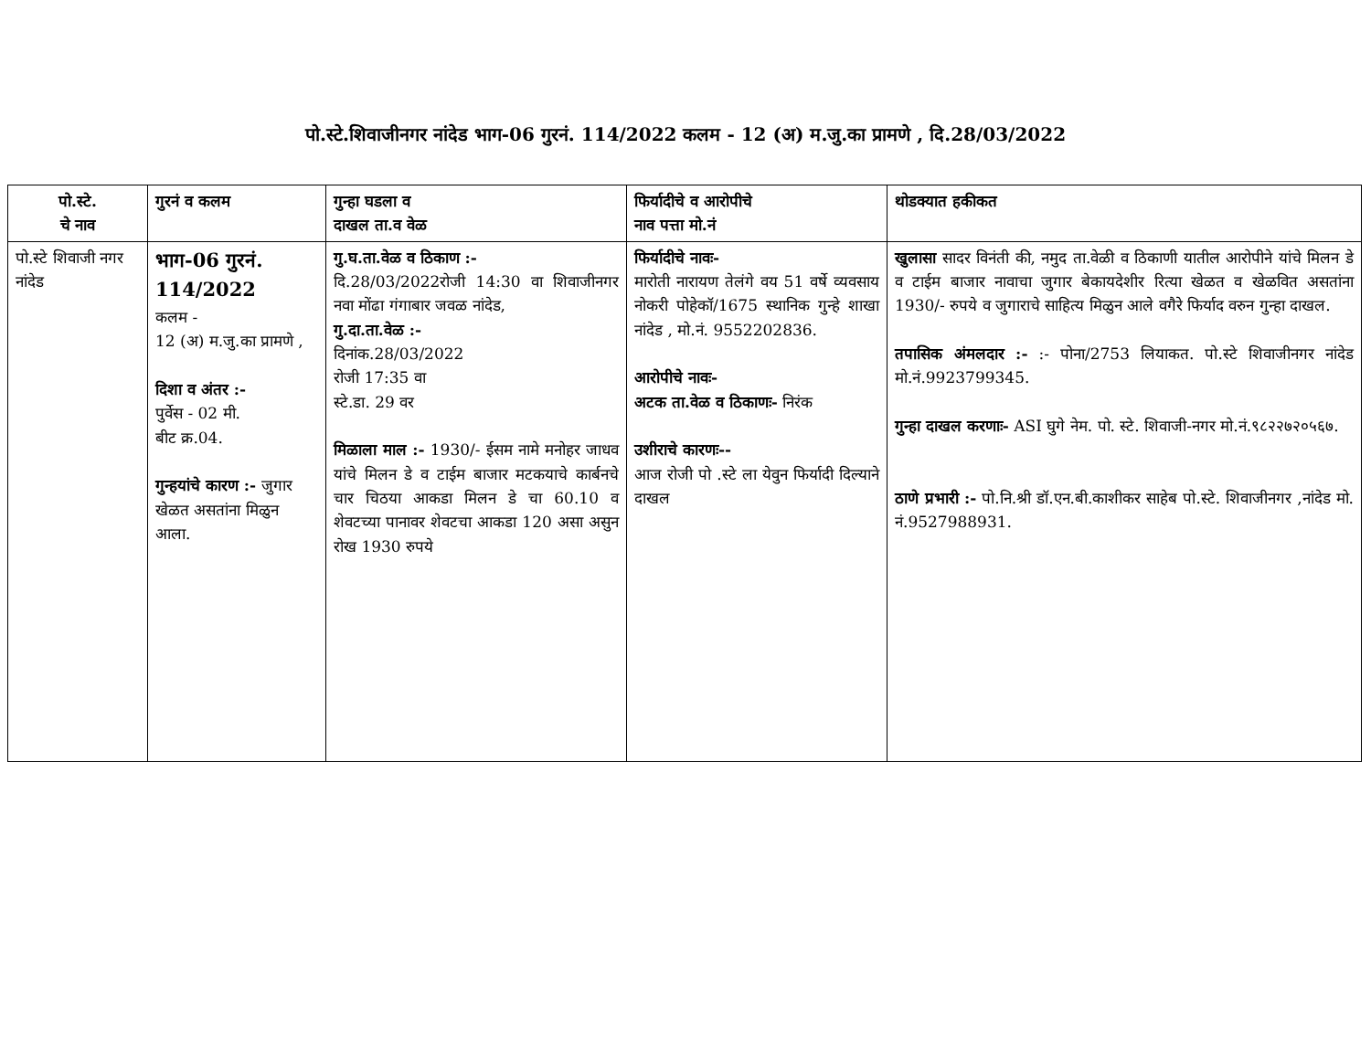पो.स्टे.शिवाजीनगर नांदेड भाग-06 गुरनं. 114/2022 कलम - 12 (अ) म.जु.का प्रामणे , दि.28/03/2022
| पो.स्टे. चे नाव | गुरनं व कलम | गुन्हा घडला व दाखल ता.व वेळ | फिर्यादीचे व आरोपीचे नाव पत्ता मो.नं | थोडक्यात हकीकत |
| --- | --- | --- | --- | --- |
| पो.स्टे शिवाजी नगर नांदेड | भाग-06 गुरनं. 114/2022 कलम - 12 (अ) म.जु.का प्रामणे , दिशा व अंतर :- पुर्वेस - 02 मी. बीट क्र.04. गुन्हयांचे कारण :- जुगार खेळत असतांना मिळुन आला. | गु.घ.ता.वेळ व ठिकाण :- दि.28/03/2022रोजी 14:30 वा शिवाजीनगर नवा मोंढा गंगाबार जवळ नांदेड, गु.दा.ता.वेळ :- दिनांक.28/03/2022 रोजी 17:35 वा स्टे.डा. 29 वर मिळाला माल :- 1930/- ईसम नामे मनोहर जाधव यांचे मिलन डे व टाईम बाजार मटकयाचे कार्बनचे चार चिठया आकडा मिलन डे चा 60.10 व शेवटच्या पानावर शेवटचा आकडा 120 असा असुन रोख 1930 रुपये | फिर्यादीचे नावः- मारोती नारायण तेलंगे वय 51 वर्षे व्यवसाय नोकरी पोहेकॉ/1675 स्थानिक गुन्हे शाखा नांदेड , मो.नं. 9552202836. आरोपीचे नावः- अटक ता.वेळ व ठिकाणः- निरंक उशीराचे कारणः-- आज रोजी पो .स्टे ला येवुन फिर्यादी दिल्याने दाखल | खुलासा सादर विनंती की, नमुद ता.वेळी व ठिकाणी यातील आरोपीने यांचे मिलन डे व टाईम बाजार नावाचा जुगार बेकायदेशीर रित्या खेळत व खेळवित असतांना 1930/- रुपये व जुगाराचे साहित्य मिळुन आले वगैरे फिर्याद वरुन गुन्हा दाखल. तपासिक अंमलदार :- :- पोना/2753 लियाकत. पो.स्टे शिवाजीनगर नांदेड मो.नं.9923799345. गुन्हा दाखल करणाः- ASI घुगे नेम. पो. स्टे. शिवाजी-नगर मो.नं.९८२२७२०५६७. ठाणे प्रभारी :- पो.नि.श्री डॉ.एन.बी.काशीकर साहेब पो.स्टे. शिवाजीनगर ,नांदेड मो. नं.9527988931. |